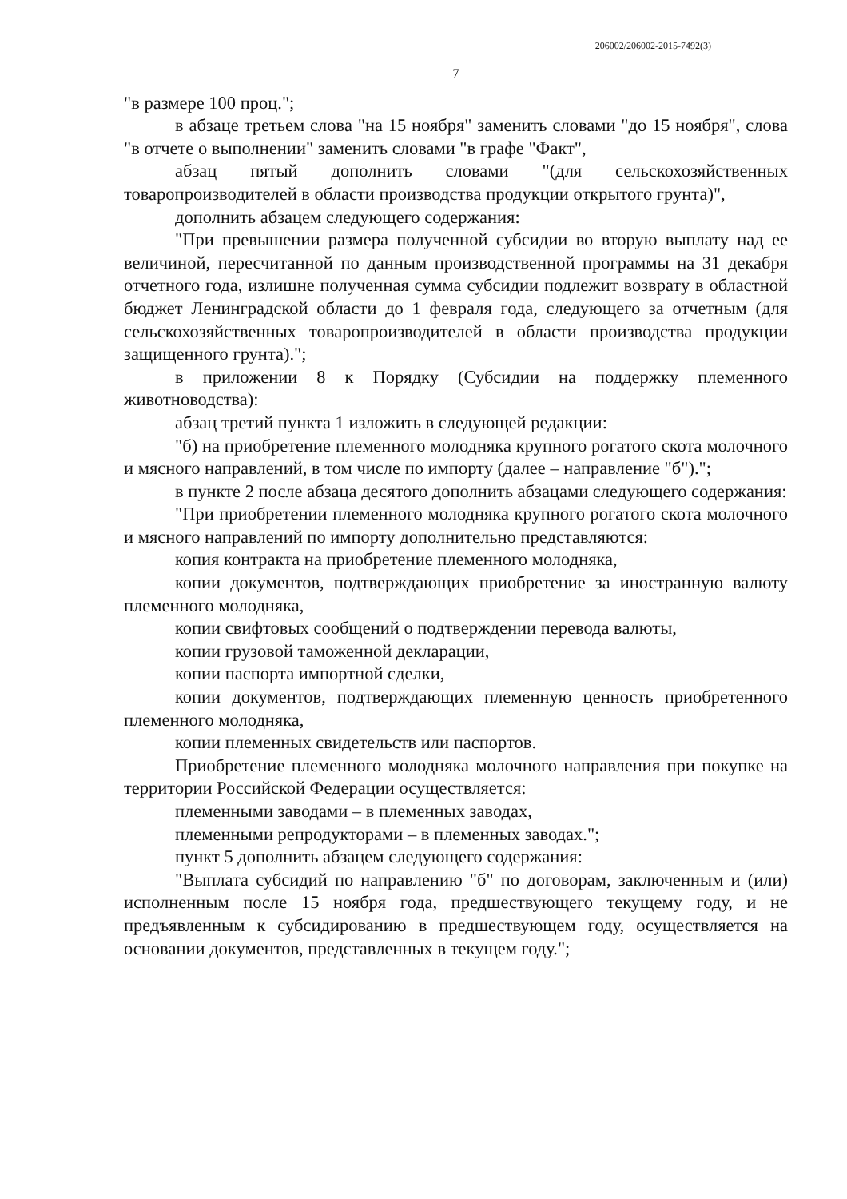206002/206002-2015-7492(3)
7
"в размере 100 проц.";
в абзаце третьем слова "на 15 ноября" заменить словами "до 15 ноября", слова "в отчете о выполнении" заменить словами "в графе "Факт",
абзац пятый дополнить словами "(для сельскохозяйственных товаропроизводителей в области производства продукции открытого грунта)",
дополнить абзацем следующего содержания:
"При превышении размера полученной субсидии во вторую выплату над ее величиной, пересчитанной по данным производственной программы на 31 декабря отчетного года, излишне полученная сумма субсидии подлежит возврату в областной бюджет Ленинградской области до 1 февраля года, следующего за отчетным (для сельскохозяйственных товаропроизводителей в области производства продукции защищенного грунта).";
в приложении 8 к Порядку (Субсидии на поддержку племенного животноводства):
абзац третий пункта 1 изложить в следующей редакции:
"б) на приобретение племенного молодняка крупного рогатого скота молочного и мясного направлений, в том числе по импорту (далее – направление "б").";
в пункте 2 после абзаца десятого дополнить абзацами следующего содержания:
"При приобретении племенного молодняка крупного рогатого скота молочного и мясного направлений по импорту дополнительно представляются:
копия контракта на приобретение племенного молодняка,
копии документов, подтверждающих приобретение за иностранную валюту племенного молодняка,
копии свифтовых сообщений о подтверждении перевода валюты,
копии грузовой таможенной декларации,
копии паспорта импортной сделки,
копии документов, подтверждающих племенную ценность приобретенного племенного молодняка,
копии племенных свидетельств или паспортов.
Приобретение племенного молодняка молочного направления при покупке на территории Российской Федерации осуществляется:
племенными заводами – в племенных заводах,
племенными репродукторами – в племенных заводах.";
пункт 5 дополнить абзацем следующего содержания:
"Выплата субсидий по направлению "б" по договорам, заключенным и (или) исполненным после 15 ноября года, предшествующего текущему году, и не предъявленным к субсидированию в предшествующем году, осуществляется на основании документов, представленных в текущем году.";